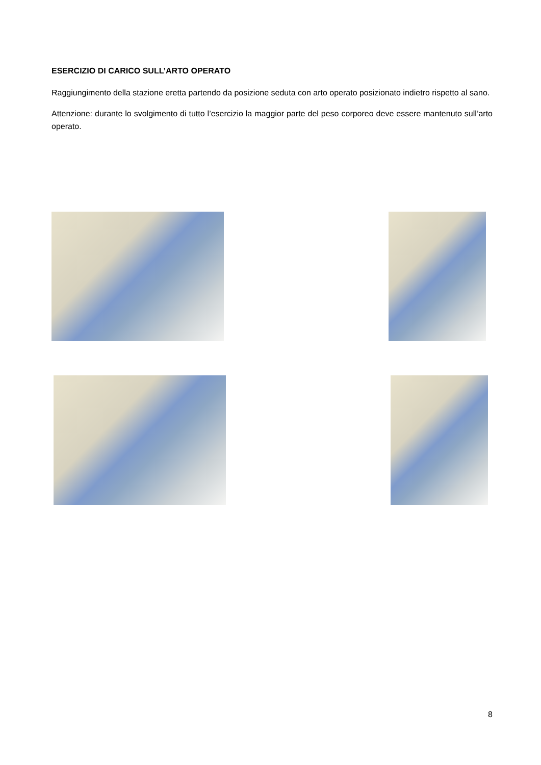ESERCIZIO DI CARICO SULL’ARTO OPERATO
Raggiungimento della stazione eretta partendo da posizione seduta con arto operato posizionato indietro rispetto al sano.
Attenzione: durante lo svolgimento di tutto l’esercizio la maggior parte del peso corporeo deve essere mantenuto sull’arto operato.
8